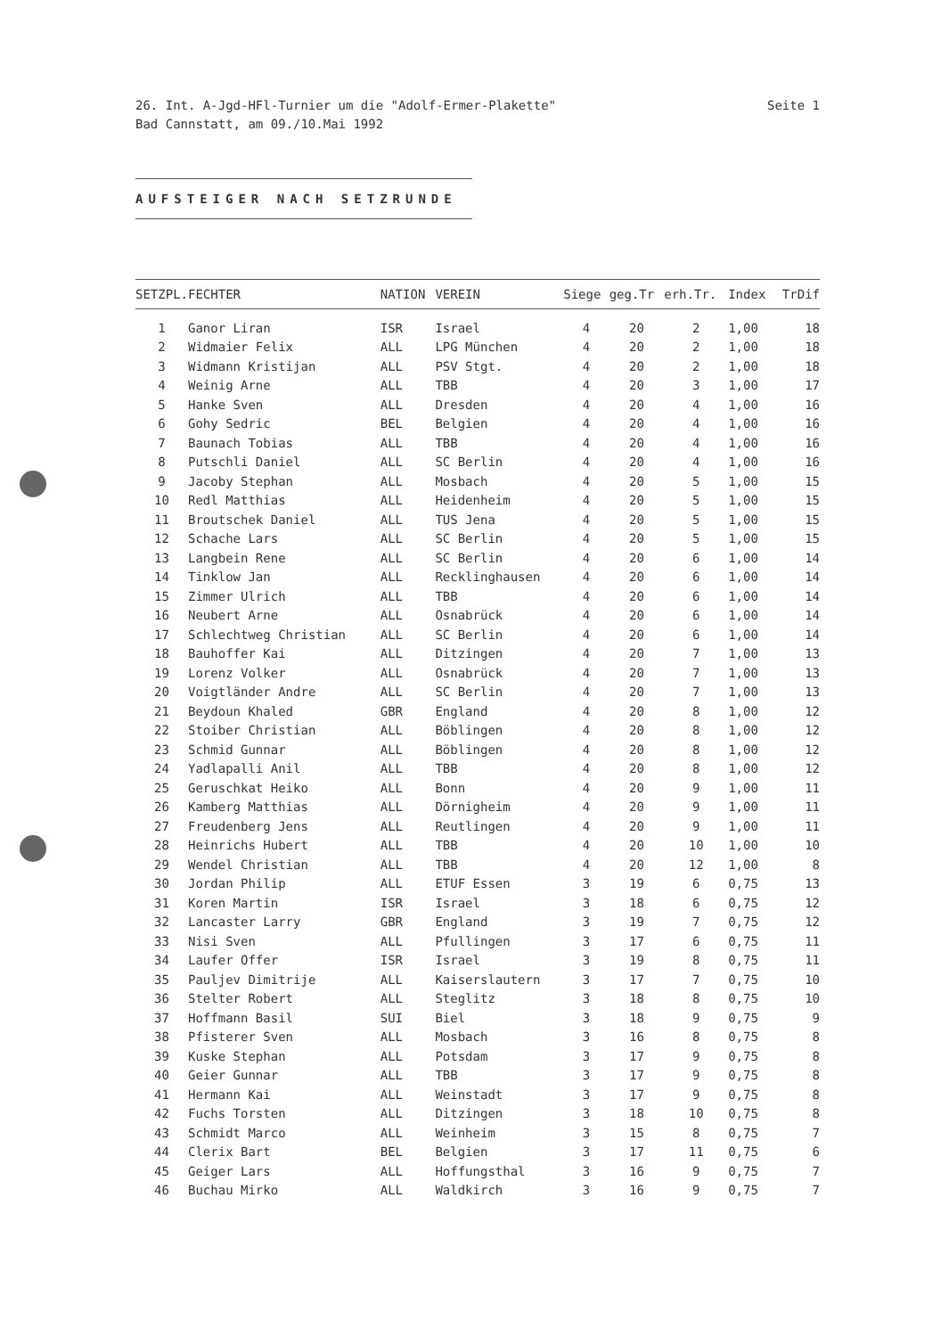26. Int. A-Jgd-HFl-Turnier um die "Adolf-Ermer-Plakette"
Bad Cannstatt, am 09./10.Mai 1992
Seite 1
AUFSTEIGER NACH SETZRUNDE
| SETZPL. | FECHTER | NATION | VEREIN | Siege | geg.Tr | erh.Tr. | Index | TrDif |
| --- | --- | --- | --- | --- | --- | --- | --- | --- |
| 1 | Ganor Liran | ISR | Israel | 4 | 20 | 2 | 1,00 | 18 |
| 2 | Widmaier Felix | ALL | LPG München | 4 | 20 | 2 | 1,00 | 18 |
| 3 | Widmann Kristijan | ALL | PSV Stgt. | 4 | 20 | 2 | 1,00 | 18 |
| 4 | Weinig Arne | ALL | TBB | 4 | 20 | 3 | 1,00 | 17 |
| 5 | Hanke Sven | ALL | Dresden | 4 | 20 | 4 | 1,00 | 16 |
| 6 | Gohy Sedric | BEL | Belgien | 4 | 20 | 4 | 1,00 | 16 |
| 7 | Baunach Tobias | ALL | TBB | 4 | 20 | 4 | 1,00 | 16 |
| 8 | Putschli Daniel | ALL | SC Berlin | 4 | 20 | 4 | 1,00 | 16 |
| 9 | Jacoby Stephan | ALL | Mosbach | 4 | 20 | 5 | 1,00 | 15 |
| 10 | Redl Matthias | ALL | Heidenheim | 4 | 20 | 5 | 1,00 | 15 |
| 11 | Broutschek Daniel | ALL | TUS Jena | 4 | 20 | 5 | 1,00 | 15 |
| 12 | Schache Lars | ALL | SC Berlin | 4 | 20 | 5 | 1,00 | 15 |
| 13 | Langbein Rene | ALL | SC Berlin | 4 | 20 | 6 | 1,00 | 14 |
| 14 | Tinklow Jan | ALL | Recklinghausen | 4 | 20 | 6 | 1,00 | 14 |
| 15 | Zimmer Ulrich | ALL | TBB | 4 | 20 | 6 | 1,00 | 14 |
| 16 | Neubert Arne | ALL | Osnabrück | 4 | 20 | 6 | 1,00 | 14 |
| 17 | Schlechtweg Christian | ALL | SC Berlin | 4 | 20 | 6 | 1,00 | 14 |
| 18 | Bauhoffer Kai | ALL | Ditzingen | 4 | 20 | 7 | 1,00 | 13 |
| 19 | Lorenz Volker | ALL | Osnabrück | 4 | 20 | 7 | 1,00 | 13 |
| 20 | Voigtländer Andre | ALL | SC Berlin | 4 | 20 | 7 | 1,00 | 13 |
| 21 | Beydoun Khaled | GBR | England | 4 | 20 | 8 | 1,00 | 12 |
| 22 | Stoiber Christian | ALL | Böblingen | 4 | 20 | 8 | 1,00 | 12 |
| 23 | Schmid Gunnar | ALL | Böblingen | 4 | 20 | 8 | 1,00 | 12 |
| 24 | Yadlapalli Anil | ALL | TBB | 4 | 20 | 8 | 1,00 | 12 |
| 25 | Geruschkat Heiko | ALL | Bonn | 4 | 20 | 9 | 1,00 | 11 |
| 26 | Kamberg Matthias | ALL | Dörnigheim | 4 | 20 | 9 | 1,00 | 11 |
| 27 | Freudenberg Jens | ALL | Reutlingen | 4 | 20 | 9 | 1,00 | 11 |
| 28 | Heinrichs Hubert | ALL | TBB | 4 | 20 | 10 | 1,00 | 10 |
| 29 | Wendel Christian | ALL | TBB | 4 | 20 | 12 | 1,00 | 8 |
| 30 | Jordan Philip | ALL | ETUF Essen | 3 | 19 | 6 | 0,75 | 13 |
| 31 | Koren Martin | ISR | Israel | 3 | 18 | 6 | 0,75 | 12 |
| 32 | Lancaster Larry | GBR | England | 3 | 19 | 7 | 0,75 | 12 |
| 33 | Nisi Sven | ALL | Pfullingen | 3 | 17 | 6 | 0,75 | 11 |
| 34 | Laufer Offer | ISR | Israel | 3 | 19 | 8 | 0,75 | 11 |
| 35 | Pauljev Dimitrije | ALL | Kaiserslautern | 3 | 17 | 7 | 0,75 | 10 |
| 36 | Stelter Robert | ALL | Steglitz | 3 | 18 | 8 | 0,75 | 10 |
| 37 | Hoffmann Basil | SUI | Biel | 3 | 18 | 9 | 0,75 | 9 |
| 38 | Pfisterer Sven | ALL | Mosbach | 3 | 16 | 8 | 0,75 | 8 |
| 39 | Kuske Stephan | ALL | Potsdam | 3 | 17 | 9 | 0,75 | 8 |
| 40 | Geier Gunnar | ALL | TBB | 3 | 17 | 9 | 0,75 | 8 |
| 41 | Hermann Kai | ALL | Weinstadt | 3 | 17 | 9 | 0,75 | 8 |
| 42 | Fuchs Torsten | ALL | Ditzingen | 3 | 18 | 10 | 0,75 | 8 |
| 43 | Schmidt Marco | ALL | Weinheim | 3 | 15 | 8 | 0,75 | 7 |
| 44 | Clerix Bart | BEL | Belgien | 3 | 17 | 11 | 0,75 | 6 |
| 45 | Geiger Lars | ALL | Hoffungsthal | 3 | 16 | 9 | 0,75 | 7 |
| 46 | Buchau Mirko | ALL | Waldkirch | 3 | 16 | 9 | 0,75 | 7 |